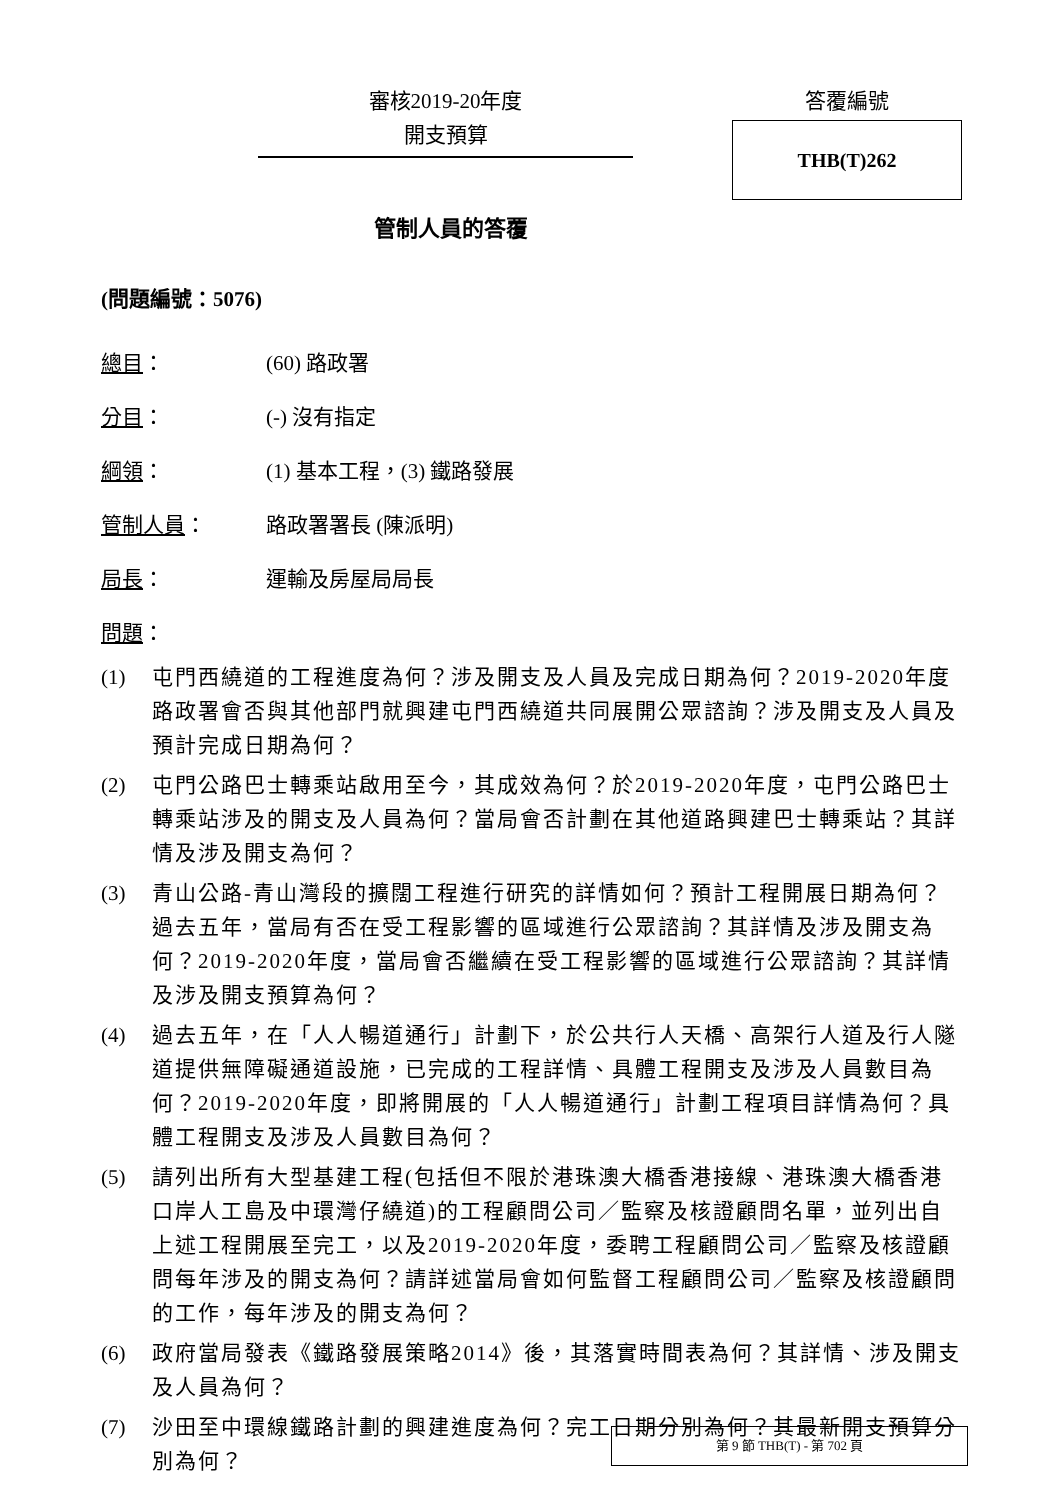審核2019-20年度
開支預算
答覆編號
THB(T)262
管制人員的答覆
(問題編號：5076)
總目： (60) 路政署
分目： (-) 沒有指定
綱領： (1) 基本工程，(3) 鐵路發展
管制人員： 路政署署長 (陳派明)
局長： 運輸及房屋局局長
問題：
(1) 屯門西繞道的工程進度為何？涉及開支及人員及完成日期為何？2019-2020年度路政署會否與其他部門就興建屯門西繞道共同展開公眾諮詢？涉及開支及人員及預計完成日期為何？
(2) 屯門公路巴士轉乘站啟用至今，其成效為何？於2019-2020年度，屯門公路巴士轉乘站涉及的開支及人員為何？當局會否計劃在其他道路興建巴士轉乘站？其詳情及涉及開支為何？
(3) 青山公路-青山灣段的擴闊工程進行研究的詳情如何？預計工程開展日期為何？過去五年，當局有否在受工程影響的區域進行公眾諮詢？其詳情及涉及開支為何？2019-2020年度，當局會否繼續在受工程影響的區域進行公眾諮詢？其詳情及涉及開支預算為何？
(4) 過去五年，在「人人暢道通行」計劃下，於公共行人天橋、高架行人道及行人隧道提供無障礙通道設施，已完成的工程詳情、具體工程開支及涉及人員數目為何？2019-2020年度，即將開展的「人人暢道通行」計劃工程項目詳情為何？具體工程開支及涉及人員數目為何？
(5) 請列出所有大型基建工程(包括但不限於港珠澳大橋香港接線、港珠澳大橋香港口岸人工島及中環灣仔繞道)的工程顧問公司／監察及核證顧問名單，並列出自上述工程開展至完工，以及2019-2020年度，委聘工程顧問公司／監察及核證顧問每年涉及的開支為何？請詳述當局會如何監督工程顧問公司／監察及核證顧問的工作，每年涉及的開支為何？
(6) 政府當局發表《鐵路發展策略2014》後，其落實時間表為何？其詳情、涉及開支及人員為何？
(7) 沙田至中環線鐵路計劃的興建進度為何？完工日期分別為何？其最新開支預算分別為何？
第 9 節 THB(T) - 第 702 頁